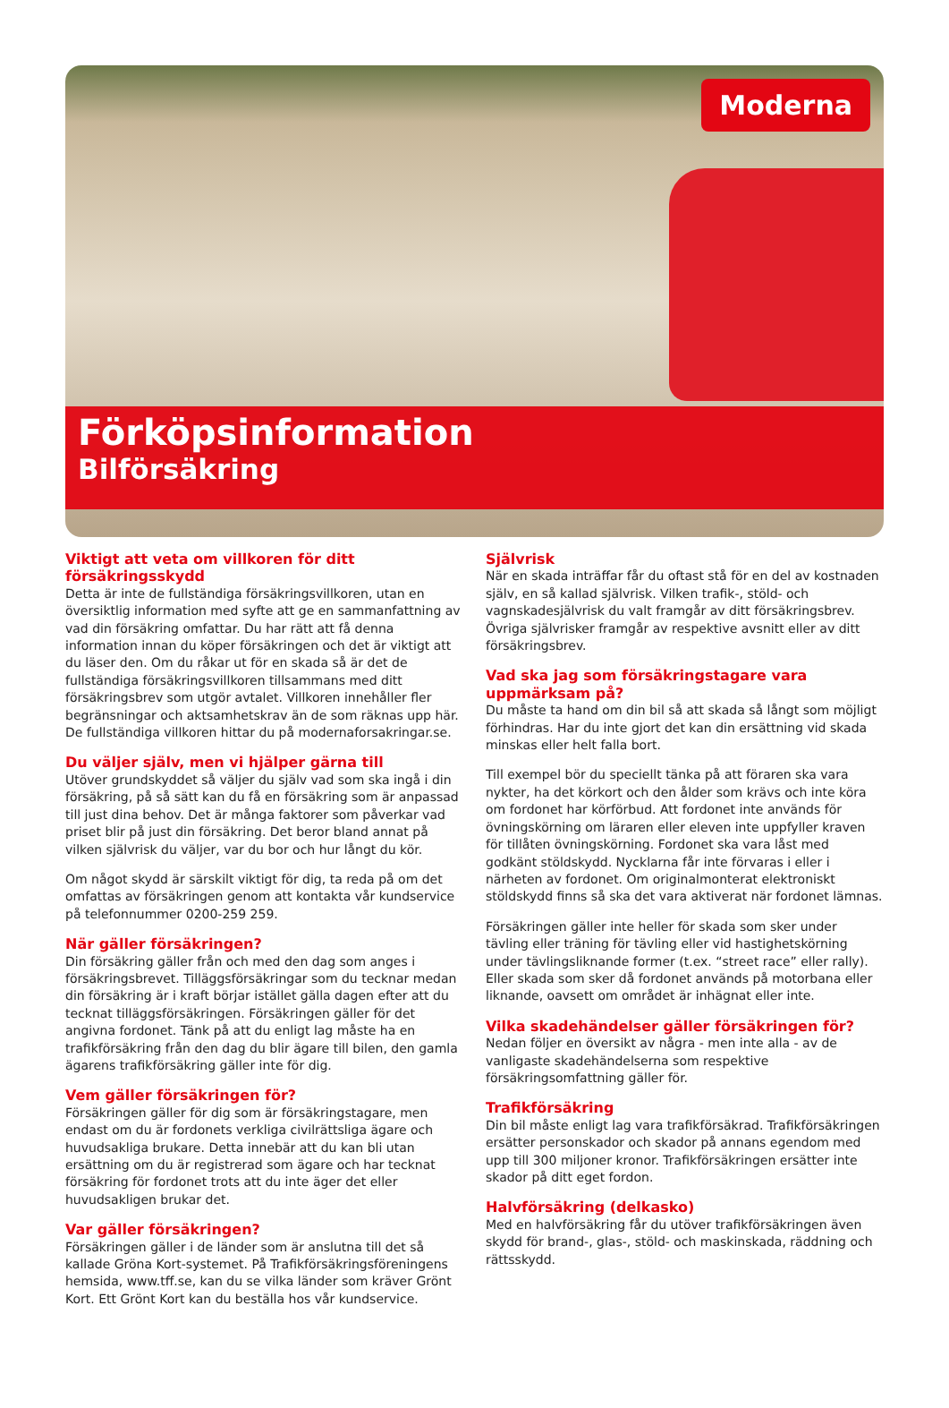Moderna
Förköpsinformation
Bilförsäkring
Viktigt att veta om villkoren för ditt försäkringsskydd
Detta är inte de fullständiga försäkringsvillkoren, utan en översiktlig information med syfte att ge en sammanfattning av vad din försäkring omfattar. Du har rätt att få denna information innan du köper försäkringen och det är viktigt att du läser den. Om du råkar ut för en skada så är det de fullständiga försäkringsvillkoren tillsammans med ditt försäkringsbrev som utgör avtalet. Villkoren innehåller fler begränsningar och aktsamhetskrav än de som räknas upp här. De fullständiga villkoren hittar du på modernaforsakringar.se.
Du väljer själv, men vi hjälper gärna till
Utöver grundskyddet så väljer du själv vad som ska ingå i din försäkring, på så sätt kan du få en försäkring som är anpassad till just dina behov. Det är många faktorer som påverkar vad priset blir på just din försäkring. Det beror bland annat på vilken självrisk du väljer, var du bor och hur långt du kör.
Om något skydd är särskilt viktigt för dig, ta reda på om det omfattas av försäkringen genom att kontakta vår kundservice på telefonnummer 0200-259 259.
När gäller försäkringen?
Din försäkring gäller från och med den dag som anges i försäkringsbrevet. Tilläggsförsäkringar som du tecknar medan din försäkring är i kraft börjar istället gälla dagen efter att du tecknat tilläggsförsäkringen. Försäkringen gäller för det angivna fordonet. Tänk på att du enligt lag måste ha en trafikförsäkring från den dag du blir ägare till bilen, den gamla ägarens trafikförsäkring gäller inte för dig.
Vem gäller försäkringen för?
Försäkringen gäller för dig som är försäkringstagare, men endast om du är fordonets verkliga civilrättsliga ägare och huvudsakliga brukare. Detta innebär att du kan bli utan ersättning om du är registrerad som ägare och har tecknat försäkring för fordonet trots att du inte äger det eller huvudsakligen brukar det.
Var gäller försäkringen?
Försäkringen gäller i de länder som är anslutna till det så kallade Gröna Kort-systemet. På Trafikförsäkringsföreningens hemsida, www.tff.se, kan du se vilka länder som kräver Grönt Kort. Ett Grönt Kort kan du beställa hos vår kundservice.
Självrisk
När en skada inträffar får du oftast stå för en del av kostnaden själv, en så kallad självrisk. Vilken trafik-, stöld- och vagnskadesjälvrisk du valt framgår av ditt försäkringsbrev. Övriga självrisker framgår av respektive avsnitt eller av ditt försäkringsbrev.
Vad ska jag som försäkringstagare vara uppmärksam på?
Du måste ta hand om din bil så att skada så långt som möjligt förhindras. Har du inte gjort det kan din ersättning vid skada minskas eller helt falla bort.
Till exempel bör du speciellt tänka på att föraren ska vara nykter, ha det körkort och den ålder som krävs och inte köra om fordonet har körförbud. Att fordonet inte används för övningskörning om läraren eller eleven inte uppfyller kraven för tillåten övningskörning. Fordonet ska vara låst med godkänt stöldskydd. Nycklarna får inte förvaras i eller i närheten av fordonet. Om originalmonterat elektroniskt stöldskydd finns så ska det vara aktiverat när fordonet lämnas.
Försäkringen gäller inte heller för skada som sker under tävling eller träning för tävling eller vid hastighetskörning under tävlingsliknande former (t.ex. “street race” eller rally). Eller skada som sker då fordonet används på motorbana eller liknande, oavsett om området är inhägnat eller inte.
Vilka skadehändelser gäller försäkringen för?
Nedan följer en översikt av några - men inte alla - av de vanligaste skadehändelserna som respektive försäkringsomfattning gäller för.
Trafikförsäkring
Din bil måste enligt lag vara trafikförsäkrad. Trafikförsäkringen ersätter personskador och skador på annans egendom med upp till 300 miljoner kronor. Trafikförsäkringen ersätter inte skador på ditt eget fordon.
Halvförsäkring (delkasko)
Med en halvförsäkring får du utöver trafikförsäkringen även skydd för brand-, glas-, stöld- och maskinskada, räddning och rättsskydd.